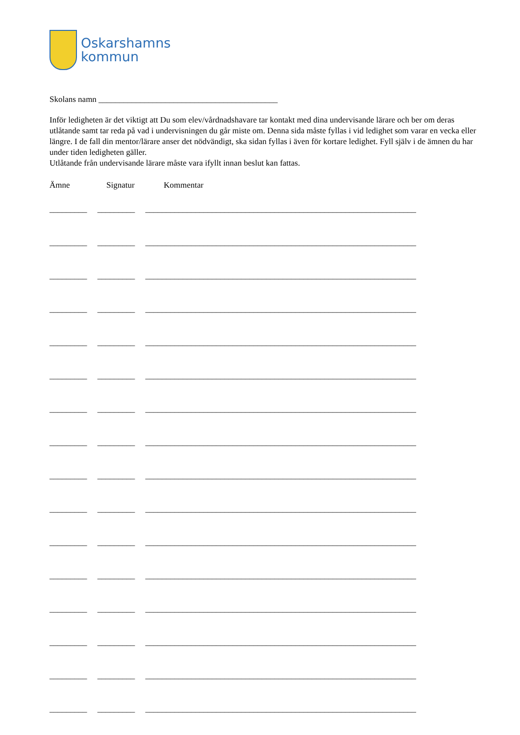Oskarshamns
kommun
Skolans namn ___________________________________________
Inför ledigheten är det viktigt att Du som elev/vårdnadshavare tar kontakt med dina undervisande lärare och ber om deras utlåtande samt tar reda på vad i undervisningen du går miste om. Denna sida måste fyllas i vid ledighet som varar en vecka eller längre. I de fall din mentor/lärare anser det nödvändigt, ska sidan fyllas i även för kortare ledighet. Fyll själv i de ämnen du har under tiden ledigheten gäller.
Utlåtande från undervisande lärare måste vara ifyllt innan beslut kan fattas.
Ämne Signatur Kommentar
_________ _________ _________________________________________________________________
_________ _________ _________________________________________________________________
_________ _________ _________________________________________________________________
_________ _________ _________________________________________________________________
_________ _________ _________________________________________________________________
_________ _________ _________________________________________________________________
_________ _________ _________________________________________________________________
_________ _________ _________________________________________________________________
_________ _________ _________________________________________________________________
_________ _________ _________________________________________________________________
_________ _________ _________________________________________________________________
_________ _________ _________________________________________________________________
_________ _________ _________________________________________________________________
_________ _________ _________________________________________________________________
_________ _________ _________________________________________________________________
_________ _________ _________________________________________________________________